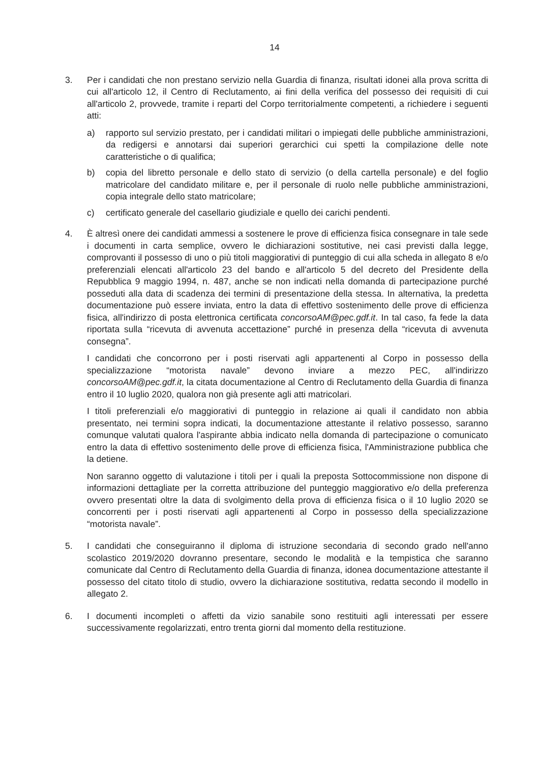14
3. Per i candidati che non prestano servizio nella Guardia di finanza, risultati idonei alla prova scritta di cui all'articolo 12, il Centro di Reclutamento, ai fini della verifica del possesso dei requisiti di cui all'articolo 2, provvede, tramite i reparti del Corpo territorialmente competenti, a richiedere i seguenti atti:
a) rapporto sul servizio prestato, per i candidati militari o impiegati delle pubbliche amministrazioni, da redigersi e annotarsi dai superiori gerarchici cui spetti la compilazione delle note caratteristiche o di qualifica;
b) copia del libretto personale e dello stato di servizio (o della cartella personale) e del foglio matricolare del candidato militare e, per il personale di ruolo nelle pubbliche amministrazioni, copia integrale dello stato matricolare;
c) certificato generale del casellario giudiziale e quello dei carichi pendenti.
4. È altresì onere dei candidati ammessi a sostenere le prove di efficienza fisica consegnare in tale sede i documenti in carta semplice, ovvero le dichiarazioni sostitutive, nei casi previsti dalla legge, comprovanti il possesso di uno o più titoli maggiorativi di punteggio di cui alla scheda in allegato 8 e/o preferenziali elencati all'articolo 23 del bando e all'articolo 5 del decreto del Presidente della Repubblica 9 maggio 1994, n. 487, anche se non indicati nella domanda di partecipazione purché posseduti alla data di scadenza dei termini di presentazione della stessa. In alternativa, la predetta documentazione può essere inviata, entro la data di effettivo sostenimento delle prove di efficienza fisica, all'indirizzo di posta elettronica certificata concorsoAM@pec.gdf.it. In tal caso, fa fede la data riportata sulla “ricevuta di avvenuta accettazione” purché in presenza della “ricevuta di avvenuta consegna”.
I candidati che concorrono per i posti riservati agli appartenenti al Corpo in possesso della specializzazione “motorista navale” devono inviare a mezzo PEC, all'indirizzo concorsoAM@pec.gdf.it, la citata documentazione al Centro di Reclutamento della Guardia di finanza entro il 10 luglio 2020, qualora non già presente agli atti matricolari.
I titoli preferenziali e/o maggiorativi di punteggio in relazione ai quali il candidato non abbia presentato, nei termini sopra indicati, la documentazione attestante il relativo possesso, saranno comunque valutati qualora l'aspirante abbia indicato nella domanda di partecipazione o comunicato entro la data di effettivo sostenimento delle prove di efficienza fisica, l'Amministrazione pubblica che la detiene.
Non saranno oggetto di valutazione i titoli per i quali la preposta Sottocommissione non dispone di informazioni dettagliate per la corretta attribuzione del punteggio maggiorativo e/o della preferenza ovvero presentati oltre la data di svolgimento della prova di efficienza fisica o il 10 luglio 2020 se concorrenti per i posti riservati agli appartenenti al Corpo in possesso della specializzazione “motorista navale”.
5. I candidati che conseguiranno il diploma di istruzione secondaria di secondo grado nell'anno scolastico 2019/2020 dovranno presentare, secondo le modalità e la tempistica che saranno comunicate dal Centro di Reclutamento della Guardia di finanza, idonea documentazione attestante il possesso del citato titolo di studio, ovvero la dichiarazione sostitutiva, redatta secondo il modello in allegato 2.
6. I documenti incompleti o affetti da vizio sanabile sono restituiti agli interessati per essere successivamente regolarizzati, entro trenta giorni dal momento della restituzione.